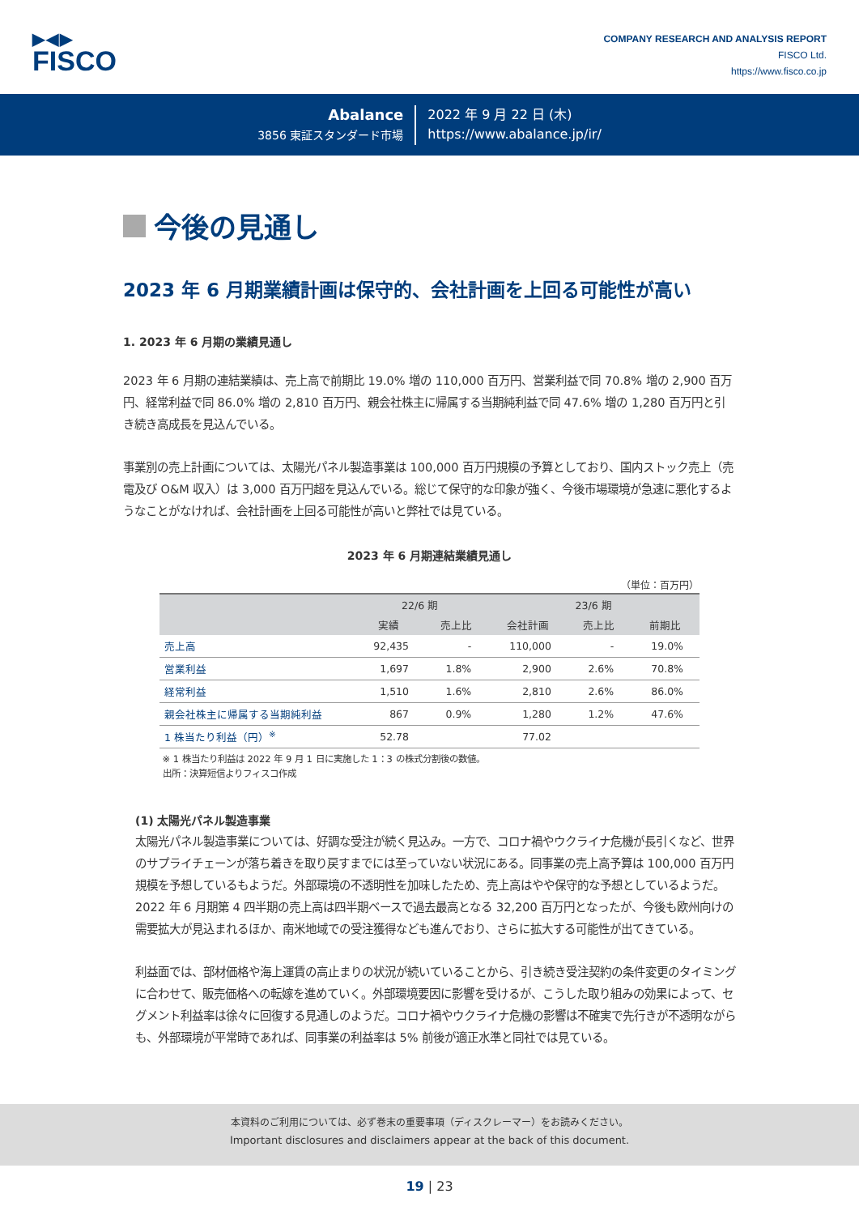▶◀▶
FISCO
COMPANY RESEARCH AND ANALYSIS REPORT
FISCO Ltd.
https://www.fisco.co.jp
Abalance
3856 東証スタンダード市場
2022 年 9 月 22 日 (木)
https://www.abalance.jp/ir/
今後の見通し
2023 年 6 月期業績計画は保守的、会社計画を上回る可能性が高い
1. 2023 年 6 月期の業績見通し
2023 年 6 月期の連結業績は、売上高で前期比 19.0% 増の 110,000 百万円、営業利益で同 70.8% 増の 2,900 百万円、経常利益で同 86.0% 増の 2,810 百万円、親会社株主に帰属する当期純利益で同 47.6% 増の 1,280 百万円と引き続き高成長を見込んでいる。
事業別の売上計画については、太陽光パネル製造事業は 100,000 百万円規模の予算としており、国内ストック売上（売電及び O&M 収入）は 3,000 百万円超を見込んでいる。総じて保守的な印象が強く、今後市場環境が急速に悪化するようなことがなければ、会社計画を上回る可能性が高いと弊社では見ている。
2023 年 6 月期連結業績見通し
（単位：百万円）
| | 22/6 期 | | 23/6 期 | | |
| --- | --- | --- | --- | --- | --- |
| | 実績 | 売上比 | 会社計画 | 売上比 | 前期比 |
| 売上高 | 92,435 | - | 110,000 | - | 19.0% |
| 営業利益 | 1,697 | 1.8% | 2,900 | 2.6% | 70.8% |
| 経常利益 | 1,510 | 1.6% | 2,810 | 2.6% | 86.0% |
| 親会社株主に帰属する当期純利益 | 867 | 0.9% | 1,280 | 1.2% | 47.6% |
| 1 株当たり利益（円）<sup>※</sup> | 52.78 | | 77.02 | | |
※ 1 株当たり利益は 2022 年 9 月 1 日に実施した 1：3 の株式分割後の数値。
出所：決算短信よりフィスコ作成
(1) 太陽光パネル製造事業
太陽光パネル製造事業については、好調な受注が続く見込み。一方で、コロナ禍やウクライナ危機が長引くなど、世界のサプライチェーンが落ち着きを取り戻すまでには至っていない状況にある。同事業の売上高予算は 100,000 百万円規模を予想しているもようだ。外部環境の不透明性を加味したため、売上高はやや保守的な予想としているようだ。2022 年 6 月期第 4 四半期の売上高は四半期ベースで過去最高となる 32,200 百万円となったが、今後も欧州向けの需要拡大が見込まれるほか、南米地域での受注獲得なども進んでおり、さらに拡大する可能性が出てきている。
利益面では、部材価格や海上運賃の高止まりの状況が続いていることから、引き続き受注契約の条件変更のタイミングに合わせて、販売価格への転嫁を進めていく。外部環境要因に影響を受けるが、こうした取り組みの効果によって、セグメント利益率は徐々に回復する見通しのようだ。コロナ禍やウクライナ危機の影響は不確実で先行きが不透明ながらも、外部環境が平常時であれば、同事業の利益率は 5% 前後が適正水準と同社では見ている。
本資料のご利用については、必ず巻末の重要事項（ディスクレーマー）をお読みください。
Important disclosures and disclaimers appear at the back of this document.
19 | 23